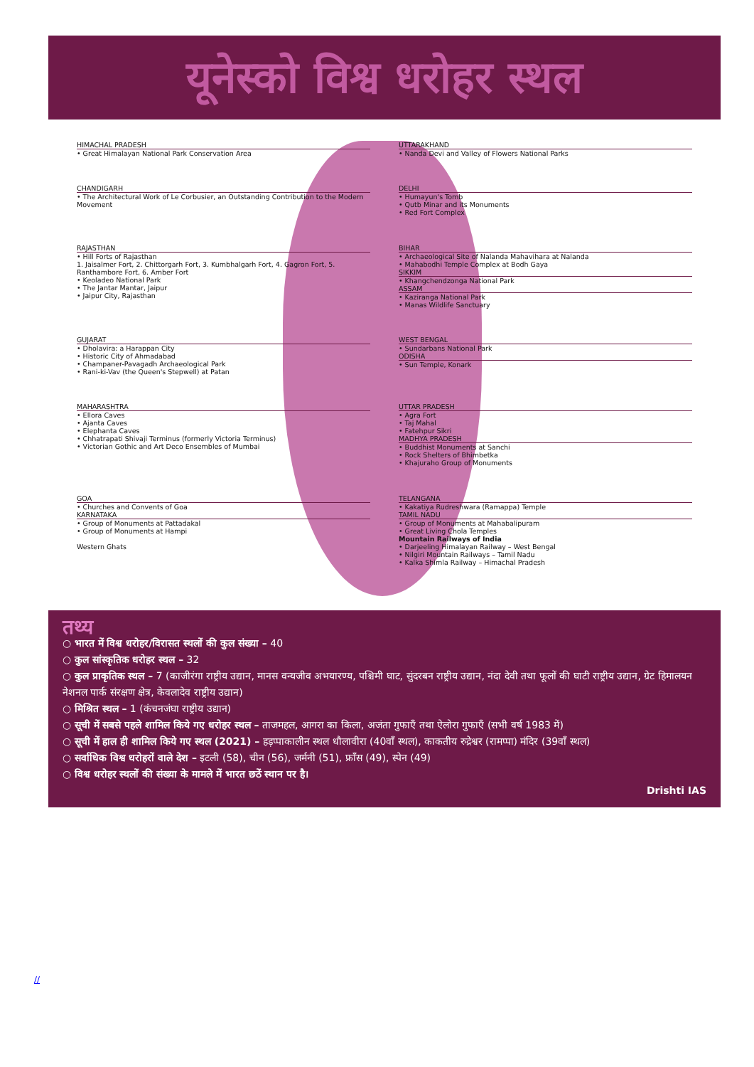यूनेस्को विश्व धरोहर स्थल
HIMACHAL PRADESH
• Great Himalayan National Park Conservation Area
UTTARAKHAND
• Nanda Devi and Valley of Flowers National Parks
CHANDIGARH
• The Architectural Work of Le Corbusier, an Outstanding Contribution to the Modern Movement
DELHI
• Humayun's Tomb
• Qutb Minar and its Monuments
• Red Fort Complex
RAJASTHAN
• Hill Forts of Rajasthan
1. Jaisalmer Fort, 2. Chittorgarh Fort, 3. Kumbhalgarh Fort, 4. Gagron Fort, 5. Ranthambore Fort, 6. Amber Fort
• Keoladeo National Park
• The Jantar Mantar, Jaipur
• Jaipur City, Rajasthan
BIHAR
• Archaeological Site of Nalanda Mahavihara at Nalanda
• Mahabodhi Temple Complex at Bodh Gaya
SIKKIM
• Khangchendzonga National Park
ASSAM
• Kaziranga National Park
• Manas Wildlife Sanctuary
GUJARAT
• Dholavira: a Harappan City
• Historic City of Ahmadabad
• Champaner-Pavagadh Archaeological Park
• Rani-ki-Vav (the Queen's Stepwell) at Patan
WEST BENGAL
• Sundarbans National Park
ODISHA
• Sun Temple, Konark
MAHARASHTRA
• Ellora Caves
• Ajanta Caves
• Elephanta Caves
• Chhatrapati Shivaji Terminus (formerly Victoria Terminus)
• Victorian Gothic and Art Deco Ensembles of Mumbai
UTTAR PRADESH
• Agra Fort
• Taj Mahal
• Fatehpur Sikri
MADHYA PRADESH
• Buddhist Monuments at Sanchi
• Rock Shelters of Bhimbetka
• Khajuraho Group of Monuments
GOA
• Churches and Convents of Goa
KARNATAKA
• Group of Monuments at Pattadakal
• Group of Monuments at Hampi
Western Ghats
TELANGANA
• Kakatiya Rudreshwara (Ramappa) Temple
TAMIL NADU
• Group of Monuments at Mahabalipuram
• Great Living Chola Temples
Mountain Railways of India
• Darjeeling Himalayan Railway – West Bengal
• Nilgiri Mountain Railways – Tamil Nadu
• Kalka Shimla Railway – Himachal Pradesh
तथ्य
○ भारत में विश्व धरोहर/विरासत स्थलों की कुल संख्या – 40
○ कुल सांस्कृतिक धरोहर स्थल – 32
○ कुल प्राकृतिक स्थल – 7 (काजीरंगा राष्ट्रीय उद्यान, मानस वन्यजीव अभयारण्य, पश्चिमी घाट, सुंदरबन राष्ट्रीय उद्यान, नंदा देवी तथा फूलों की घाटी राष्ट्रीय उद्यान, ग्रेट हिमालयन नेशनल पार्क संरक्षण क्षेत्र, केवलादेव राष्ट्रीय उद्यान)
○ मिश्रित स्थल – 1 (कंचनजंघा राष्ट्रीय उद्यान)
○ सूची में सबसे पहले शामिल किये गए धरोहर स्थल – ताजमहल, आगरा का किला, अजंता गुफाएँ तथा ऐलोरा गुफाएँ (सभी वर्ष 1983 में)
○ सूची में हाल ही शामिल किये गए स्थल (2021) – हड़प्पाकालीन स्थल धौलावीरा (40वाँ स्थल), काकतीय रुद्रेश्वर (रामप्पा) मंदिर (39वाँ स्थल)
○ सर्वाधिक विश्व धरोहरों वाले देश – इटली (58), चीन (56), जर्मनी (51), फ्रॉंस (49), स्पेन (49)
○ विश्व धरोहर स्थलों की संख्या के मामले में भारत छठें स्थान पर है।
Drishti IAS
//